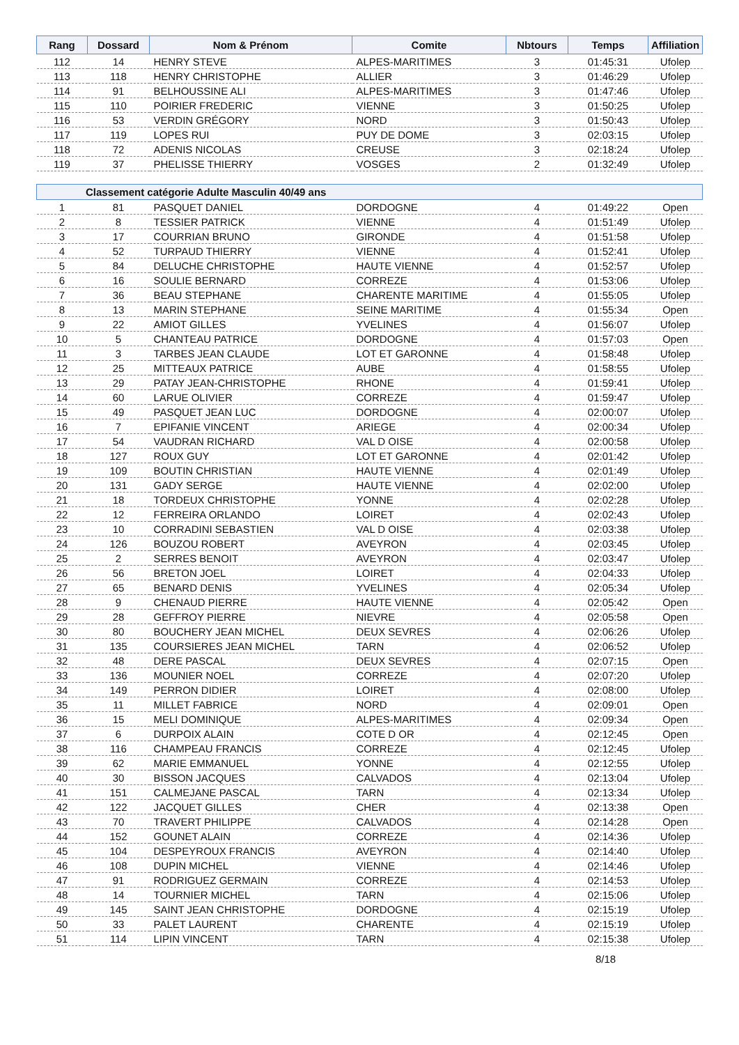| Rang | Dossard | Nom & Prénom | Comite | Nbtours | Temps | Affiliation |
| --- | --- | --- | --- | --- | --- | --- |
| 112 | 14 | HENRY STEVE | ALPES-MARITIMES | 3 | 01:45:31 | Ufolep |
| 113 | 118 | HENRY CHRISTOPHE | ALLIER | 3 | 01:46:29 | Ufolep |
| 114 | 91 | BELHOUSSINE ALI | ALPES-MARITIMES | 3 | 01:47:46 | Ufolep |
| 115 | 110 | POIRIER FREDERIC | VIENNE | 3 | 01:50:25 | Ufolep |
| 116 | 53 | VERDIN GRÉGORY | NORD | 3 | 01:50:43 | Ufolep |
| 117 | 119 | LOPES RUI | PUY DE DOME | 3 | 02:03:15 | Ufolep |
| 118 | 72 | ADENIS NICOLAS | CREUSE | 3 | 02:18:24 | Ufolep |
| 119 | 37 | PHELISSE THIERRY | VOSGES | 2 | 01:32:49 | Ufolep |
| Classement catégorie Adulte Masculin 40/49 ans | | | | | | |
| 1 | 81 | PASQUET DANIEL | DORDOGNE | 4 | 01:49:22 | Open |
| 2 | 8 | TESSIER PATRICK | VIENNE | 4 | 01:51:49 | Ufolep |
| 3 | 17 | COURRIAN BRUNO | GIRONDE | 4 | 01:51:58 | Ufolep |
| 4 | 52 | TURPAUD THIERRY | VIENNE | 4 | 01:52:41 | Ufolep |
| 5 | 84 | DELUCHE CHRISTOPHE | HAUTE VIENNE | 4 | 01:52:57 | Ufolep |
| 6 | 16 | SOULIE BERNARD | CORREZE | 4 | 01:53:06 | Ufolep |
| 7 | 36 | BEAU STEPHANE | CHARENTE MARITIME | 4 | 01:55:05 | Ufolep |
| 8 | 13 | MARIN STEPHANE | SEINE MARITIME | 4 | 01:55:34 | Open |
| 9 | 22 | AMIOT GILLES | YVELINES | 4 | 01:56:07 | Ufolep |
| 10 | 5 | CHANTEAU PATRICE | DORDOGNE | 4 | 01:57:03 | Open |
| 11 | 3 | TARBES JEAN CLAUDE | LOT ET GARONNE | 4 | 01:58:48 | Ufolep |
| 12 | 25 | MITTEAUX PATRICE | AUBE | 4 | 01:58:55 | Ufolep |
| 13 | 29 | PATAY JEAN-CHRISTOPHE | RHONE | 4 | 01:59:41 | Ufolep |
| 14 | 60 | LARUE OLIVIER | CORREZE | 4 | 01:59:47 | Ufolep |
| 15 | 49 | PASQUET JEAN LUC | DORDOGNE | 4 | 02:00:07 | Ufolep |
| 16 | 7 | EPIFANIE VINCENT | ARIEGE | 4 | 02:00:34 | Ufolep |
| 17 | 54 | VAUDRAN RICHARD | VAL D OISE | 4 | 02:00:58 | Ufolep |
| 18 | 127 | ROUX GUY | LOT ET GARONNE | 4 | 02:01:42 | Ufolep |
| 19 | 109 | BOUTIN CHRISTIAN | HAUTE VIENNE | 4 | 02:01:49 | Ufolep |
| 20 | 131 | GADY SERGE | HAUTE VIENNE | 4 | 02:02:00 | Ufolep |
| 21 | 18 | TORDEUX CHRISTOPHE | YONNE | 4 | 02:02:28 | Ufolep |
| 22 | 12 | FERREIRA ORLANDO | LOIRET | 4 | 02:02:43 | Ufolep |
| 23 | 10 | CORRADINI SEBASTIEN | VAL D OISE | 4 | 02:03:38 | Ufolep |
| 24 | 126 | BOUZOU ROBERT | AVEYRON | 4 | 02:03:45 | Ufolep |
| 25 | 2 | SERRES BENOIT | AVEYRON | 4 | 02:03:47 | Ufolep |
| 26 | 56 | BRETON JOEL | LOIRET | 4 | 02:04:33 | Ufolep |
| 27 | 65 | BENARD DENIS | YVELINES | 4 | 02:05:34 | Ufolep |
| 28 | 9 | CHENAUD PIERRE | HAUTE VIENNE | 4 | 02:05:42 | Open |
| 29 | 28 | GEFFROY PIERRE | NIEVRE | 4 | 02:05:58 | Open |
| 30 | 80 | BOUCHERY JEAN MICHEL | DEUX SEVRES | 4 | 02:06:26 | Ufolep |
| 31 | 135 | COURSIERES JEAN MICHEL | TARN | 4 | 02:06:52 | Ufolep |
| 32 | 48 | DERE PASCAL | DEUX SEVRES | 4 | 02:07:15 | Open |
| 33 | 136 | MOUNIER NOEL | CORREZE | 4 | 02:07:20 | Ufolep |
| 34 | 149 | PERRON DIDIER | LOIRET | 4 | 02:08:00 | Ufolep |
| 35 | 11 | MILLET FABRICE | NORD | 4 | 02:09:01 | Open |
| 36 | 15 | MELI DOMINIQUE | ALPES-MARITIMES | 4 | 02:09:34 | Open |
| 37 | 6 | DURPOIX ALAIN | COTE D OR | 4 | 02:12:45 | Open |
| 38 | 116 | CHAMPEAU FRANCIS | CORREZE | 4 | 02:12:45 | Ufolep |
| 39 | 62 | MARIE EMMANUEL | YONNE | 4 | 02:12:55 | Ufolep |
| 40 | 30 | BISSON JACQUES | CALVADOS | 4 | 02:13:04 | Ufolep |
| 41 | 151 | CALMEJANE PASCAL | TARN | 4 | 02:13:34 | Ufolep |
| 42 | 122 | JACQUET GILLES | CHER | 4 | 02:13:38 | Open |
| 43 | 70 | TRAVERT PHILIPPE | CALVADOS | 4 | 02:14:28 | Open |
| 44 | 152 | GOUNET ALAIN | CORREZE | 4 | 02:14:36 | Ufolep |
| 45 | 104 | DESPEYROUX FRANCIS | AVEYRON | 4 | 02:14:40 | Ufolep |
| 46 | 108 | DUPIN MICHEL | VIENNE | 4 | 02:14:46 | Ufolep |
| 47 | 91 | RODRIGUEZ GERMAIN | CORREZE | 4 | 02:14:53 | Ufolep |
| 48 | 14 | TOURNIER MICHEL | TARN | 4 | 02:15:06 | Ufolep |
| 49 | 145 | SAINT JEAN CHRISTOPHE | DORDOGNE | 4 | 02:15:19 | Ufolep |
| 50 | 33 | PALET LAURENT | CHARENTE | 4 | 02:15:19 | Ufolep |
| 51 | 114 | LIPIN VINCENT | TARN | 4 | 02:15:38 | Ufolep |
8/18